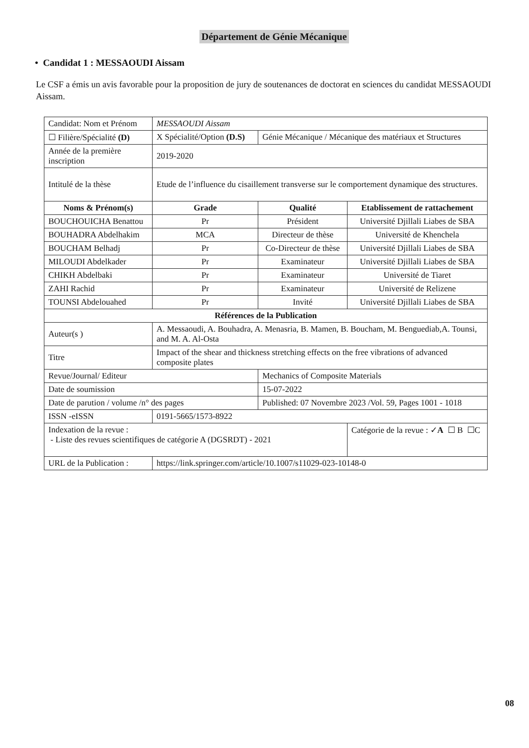Département de Génie Mécanique
• Candidat 1 : MESSAOUDI Aissam
Le CSF a émis un avis favorable pour la proposition de jury de soutenances de doctorat en sciences du candidat MESSAOUDI Aissam.
| Candidat: Nom et Prénom | MESSAOUDI Aissam | | | |
| ☐ Filière/Spécialité (D) | X Spécialité/Option (D.S) | | Génie Mécanique / Mécanique des matériaux et Structures | |
| Année de la première inscription | 2019-2020 | | | |
| Intitulé de la thèse | Etude de l’influence du cisaillement transverse sur le comportement dynamique des structures. | | | |
| Noms & Prénom(s) | | Grade | Qualité | Etablissement de rattachement |
| BOUCHOUICHA Benattou | | Pr | Président | Université Djillali Liabes de SBA |
| BOUHADRA Abdelhakim | | MCA | Directeur de thèse | Université de Khenchela |
| BOUCHAM Belhadj | | Pr | Co-Directeur de thèse | Université Djillali Liabes de SBA |
| MILOUDI Abdelkader | | Pr | Examinateur | Université Djillali Liabes de SBA |
| CHIKH Abdelbaki | | Pr | Examinateur | Université de Tiaret |
| ZAHI Rachid | | Pr | Examinateur | Université de Relizene |
| TOUNSI Abdelouahed | | Pr | Invité | Université Djillali Liabes de SBA |
| Références de la Publication | | | | |
| Auteur(s ) | A. Messaoudi, A. Bouhadra, A. Menasria, B. Mamen, B. Boucham, M. Benguediab,A. Tounsi, and M. A. Al-Osta | | | |
| Titre | Impact of the shear and thickness stretching effects on the free vibrations of advanced composite plates | | | |
| Revue/Journal/ Editeur | | | Mechanics of Composite Materials | |
| Date de soumission | | | 15-07-2022 | |
| Date de parution / volume /n° des pages | | | Published: 07 Novembre 2023 /Vol. 59, Pages 1001 - 1018 | |
| ISSN -eISSN | 0191-5665/1573-8922 | | | |
| Indexation de la revue : - Liste des revues scientifiques de catégorie A (DGSRDT) - 2021 | | | | Catégorie de la revue : ✓ A ☐ B ☐C |
| URL de la Publication : | https://link.springer.com/article/10.1007/s11029-023-10148-0 | | | |
08